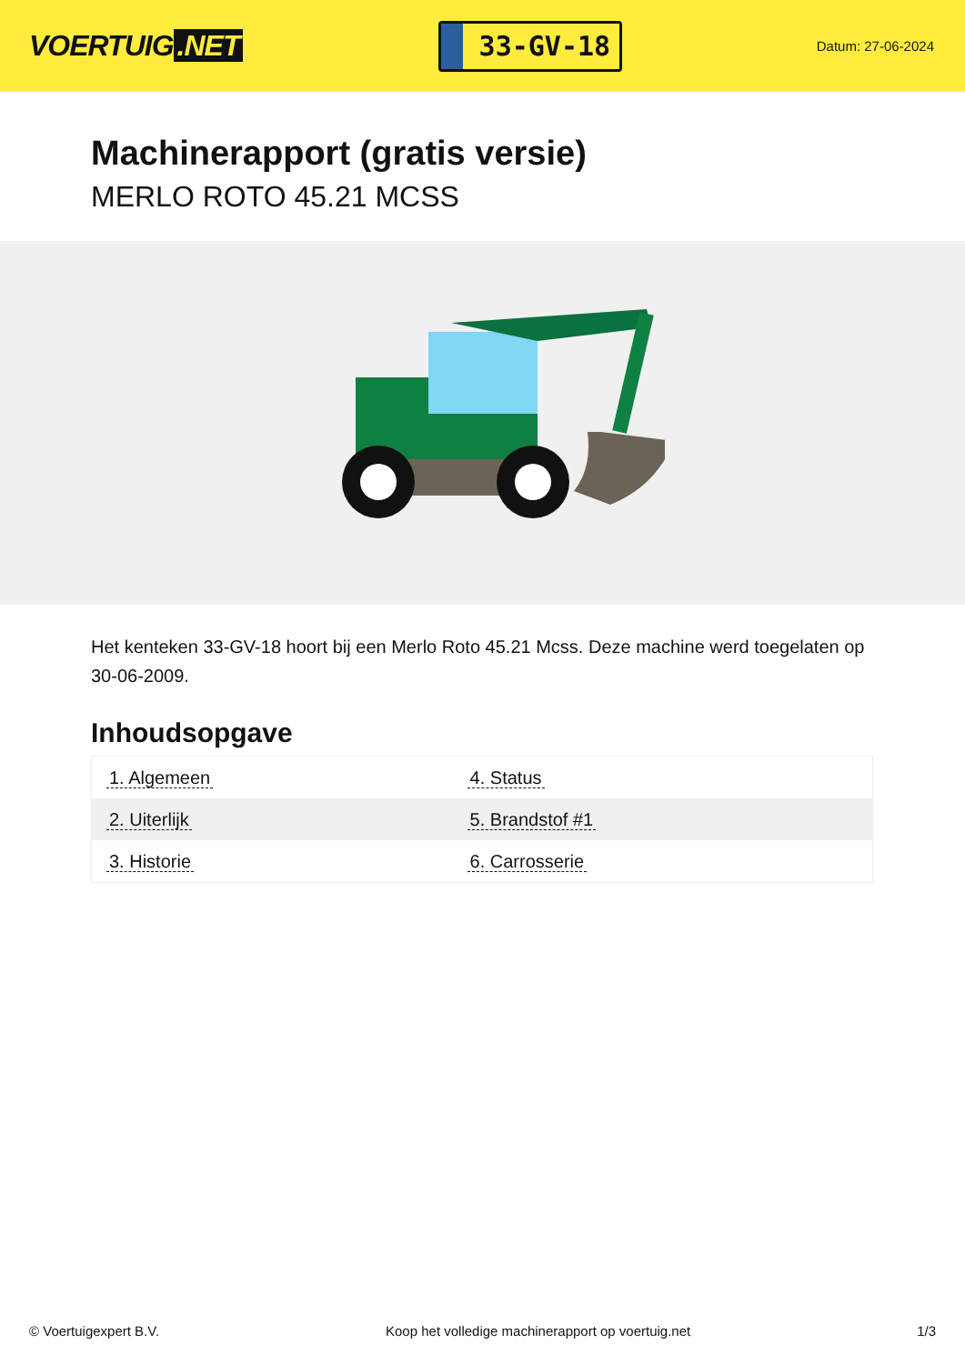VOERTUIG.NET
33-GV-18
Datum: 27-06-2024
Machinerapport (gratis versie)
MERLO ROTO 45.21 MCSS
Het kenteken 33-GV-18 hoort bij een Merlo Roto 45.21 Mcss. Deze machine werd toegelaten op 30-06-2009.
Inhoudsopgave
| 1. Algemeen | 4. Status |
| 2. Uiterlijk | 5. Brandstof #1 |
| 3. Historie | 6. Carrosserie |
© Voertuigexpert B.V. Koop het volledige machinerapport op voertuig.net 1/3